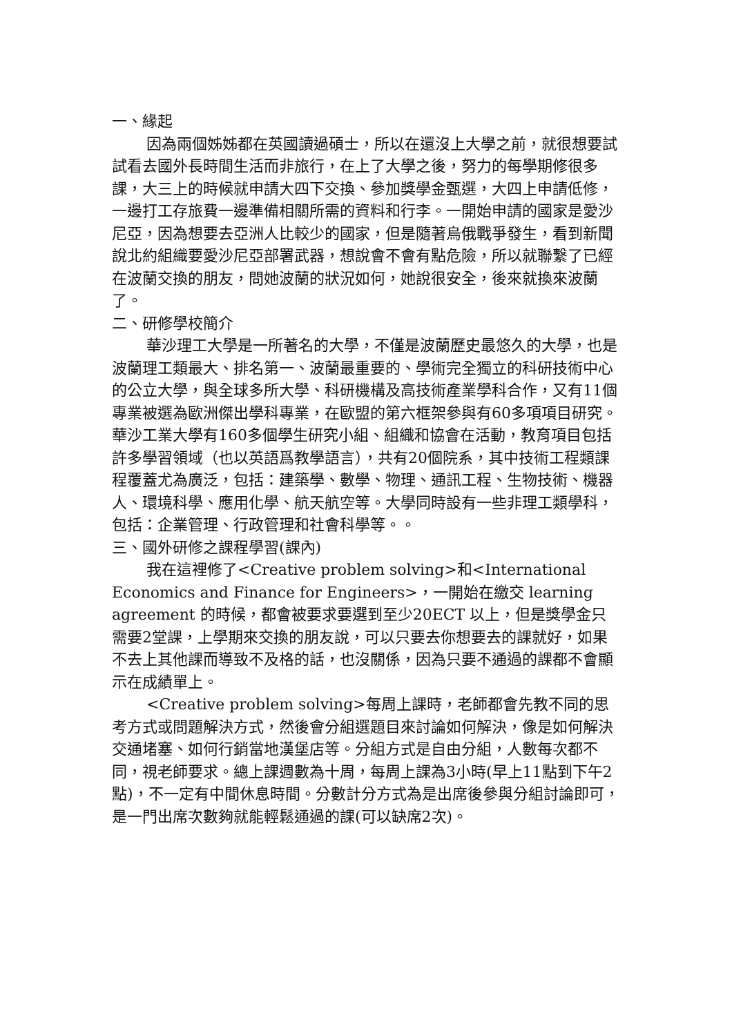一、緣起
因為兩個姊姊都在英國讀過碩士，所以在還沒上大學之前，就很想要試試看去國外長時間生活而非旅行，在上了大學之後，努力的每學期修很多課，大三上的時候就申請大四下交換、參加獎學金甄選，大四上申請低修，一邊打工存旅費一邊準備相關所需的資料和行李。一開始申請的國家是愛沙尼亞，因為想要去亞洲人比較少的國家，但是隨著烏俄戰爭發生，看到新聞說北約組織要愛沙尼亞部署武器，想說會不會有點危險，所以就聯繫了已經在波蘭交換的朋友，問她波蘭的狀況如何，她說很安全，後來就換來波蘭了。
二、研修學校簡介
華沙理工大學是一所著名的大學，不僅是波蘭歷史最悠久的大學，也是波蘭理工類最大、排名第一、波蘭最重要的、學術完全獨立的科研技術中心的公立大學，與全球多所大學、科研機構及高技術產業學科合作，又有11個專業被選為歐洲傑出學科專業，在歐盟的第六框架參與有60多項項目研究。華沙工業大學有160多個學生研究小組、組織和協會在活動，教育項目包括許多學習領域（也以英語爲教學語言），共有20個院系，其中技術工程類課程覆蓋尤為廣泛，包括：建築學、數學、物理、通訊工程、生物技術、機器人、環境科學、應用化學、航天航空等。大學同時設有一些非理工類學科，包括：企業管理、行政管理和社會科學等。。
三、國外研修之課程學習(課內)
我在這裡修了<Creative problem solving>和<International Economics and Finance for Engineers>，一開始在繳交 learning agreement 的時候，都會被要求要選到至少20ECT 以上，但是獎學金只需要2堂課，上學期來交換的朋友說，可以只要去你想要去的課就好，如果不去上其他課而導致不及格的話，也沒關係，因為只要不通過的課都不會顯示在成績單上。
<Creative problem solving>每周上課時，老師都會先教不同的思考方式或問題解決方式，然後會分組選題目來討論如何解決，像是如何解決交通堵塞、如何行銷當地漢堡店等。分組方式是自由分組，人數每次都不同，視老師要求。總上課週數為十周，每周上課為3小時(早上11點到下午2點)，不一定有中間休息時間。分數計分方式為是出席後參與分組討論即可，是一門出席次數夠就能輕鬆通過的課(可以缺席2次)。